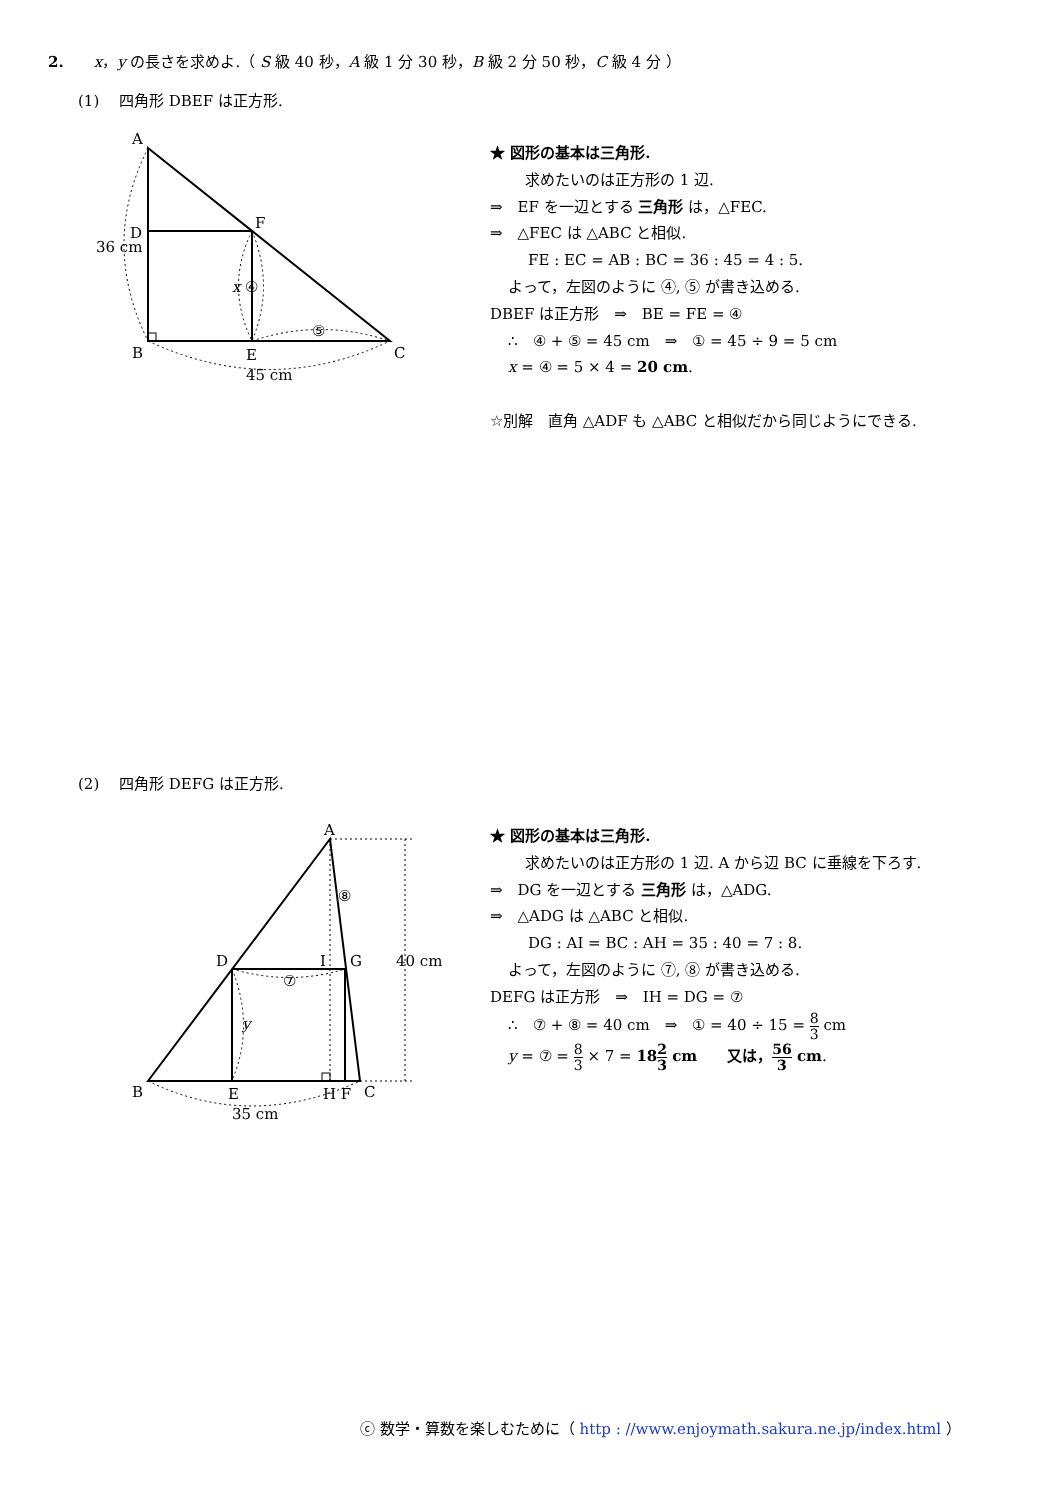2.　　x，y の長さを求めよ.（ S 級 40 秒，A 級 1 分 30 秒，B 級 2 分 50 秒，C 級 4 分 ）
(1)　 四角形 DBEF は正方形.
A
D
F
B
E
C
36 cm
x ④
⑤
45 cm
★ 図形の基本は三角形.
求めたいのは正方形の 1 辺.
⇒　EF を一辺とする 三角形 は，△FEC.
⇒　△FEC は △ABC と相似.
FE : EC = AB : BC = 36 : 45 = 4 : 5.
よって，左図のように ④, ⑤ が書き込める.
DBEF は正方形　⇒　BE = FE = ④
∴　④ + ⑤ = 45 cm　⇒　① = 45 ÷ 9 = 5 cm
x = ④ = 5 × 4 = 20 cm.
☆別解　直角 △ADF も △ABC と相似だから同じようにできる.
(2)　 四角形 DEFG は正方形.
A
D
I
G
B
E
H F
C
40 cm
⑧
⑦
y
35 cm
★ 図形の基本は三角形.
求めたいのは正方形の 1 辺. A から辺 BC に垂線を下ろす.
⇒　DG を一辺とする 三角形 は，△ADG.
⇒　△ADG は △ABC と相似.
DG : AI = BC : AH = 35 : 40 = 7 : 8.
よって，左図のように ⑦, ⑧ が書き込める.
DEFG は正方形　⇒　IH = DG = ⑦
∴　⑦ + ⑧ = 40 cm　⇒　① = 40 ÷ 15 = 8 3 cm
y = ⑦ = 8 3 × 7 = 182 3 cm　　又は，56 3 cm.
ⓒ 数学・算数を楽しむために（ http : //www.enjoymath.sakura.ne.jp/index.html ）